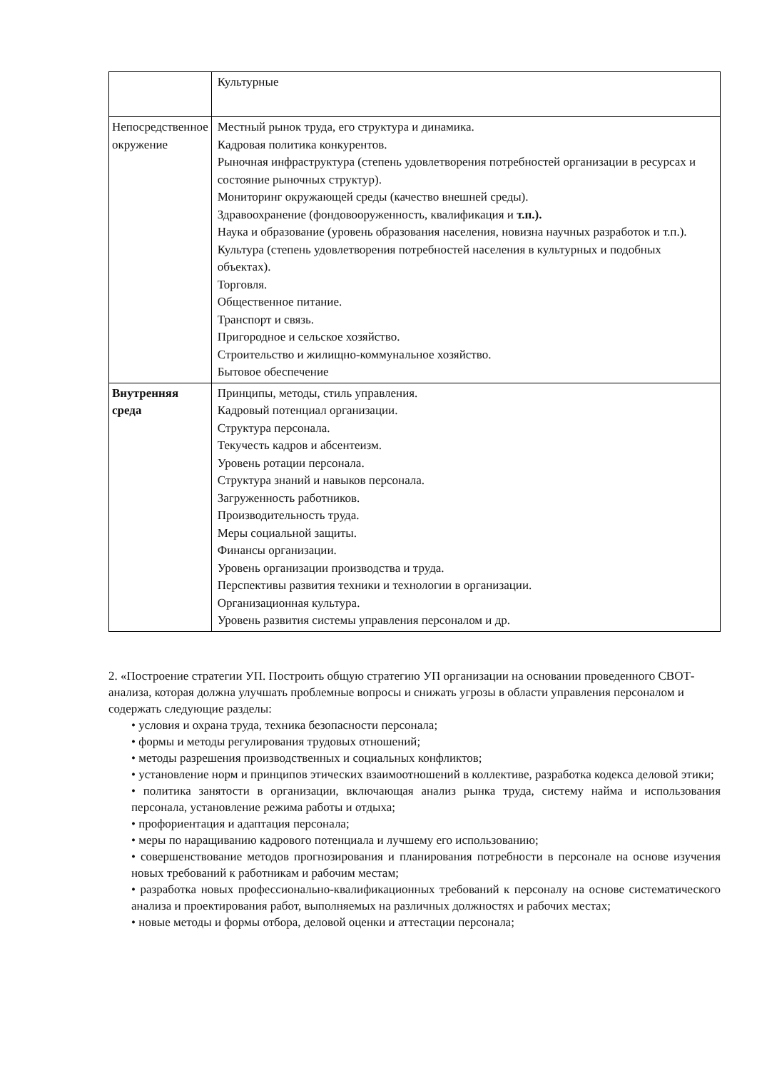| | Культурные |
| Непосредственное окружение | Местный рынок труда, его структура и динамика. Кадровая политика конкурентов. Рыночная инфраструктура (степень удовлетворения потребностей организации в ресурсах и состояние рыночных структур). Мониторинг окружающей среды (качество внешней среды). Здравоохранение (фондовооруженность, квалификация и т.п.). Наука и образование (уровень образования населения, новизна научных разработок и т.п.). Культура (степень удовлетворения потребностей населения в культурных и подобных объектах). Торговля. Общественное питание. Транспорт и связь. Пригородное и сельское хозяйство. Строительство и жилищно-коммунальное хозяйство. Бытовое обеспечение |
| Внутренняя среда | Принципы, методы, стиль управления. Кадровый потенциал организации. Структура персонала. Текучесть кадров и абсентеизм. Уровень ротации персонала. Структура знаний и навыков персонала. Загруженность работников. Производительность труда. Меры социальной защиты. Финансы организации. Уровень организации производства и труда. Перспективы развития техники и технологии в организации. Организационная культура. Уровень развития системы управления персоналом и др. |
2. «Построение стратегии УП. Построить общую стратегию УП организации на основании проведенного СВОТ-анализа, которая должна улучшать проблемные вопросы и снижать угрозы в области управления персоналом и содержать следующие разделы:
• условия и охрана труда, техника безопасности персонала;
• формы и методы регулирования трудовых отношений;
• методы разрешения производственных и социальных конфликтов;
• установление норм и принципов этических взаимоотношений в коллективе, разработка кодекса деловой этики;
• политика занятости в организации, включающая анализ рынка труда, систему найма и использования персонала, установление режима работы и отдыха;
• профориентация и адаптация персонала;
• меры по наращиванию кадрового потенциала и лучшему его использованию;
• совершенствование методов прогнозирования и планирования потребности в персонале на основе изучения новых требований к работникам и рабочим местам;
• разработка новых профессионально-квалификационных требований к персоналу на основе систематического анализа и проектирования работ, выполняемых на различных должностях и рабочих местах;
• новые методы и формы отбора, деловой оценки и аттестации персонала;